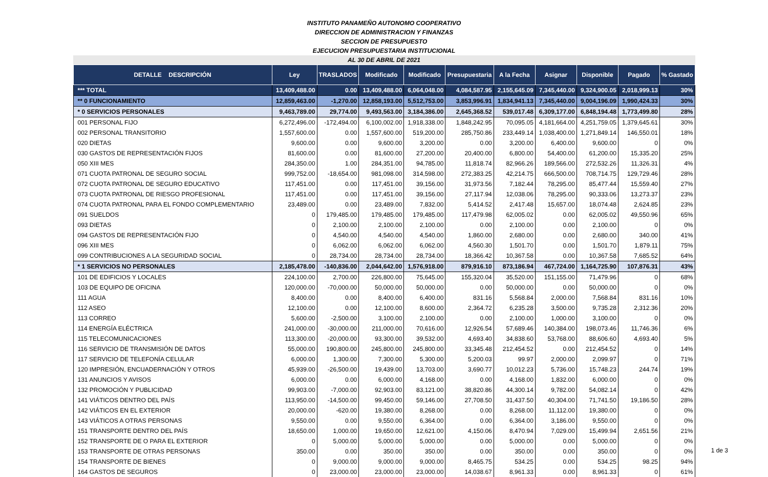INSTITUTO PANAMEÑO AUTONOMO COOPERATIVO
DIRECCION DE ADMINISTRACION Y FINANZAS
SECCION DE PRESUPUESTO
EJECUCION PRESUPUESTARIA INSTITUCIONAL
AL 30 DE ABRIL DE 2021
| DETALLE DESCRIPCIÓN | Ley | TRASLADOS | Modificado | Modificado | Presupuestaria | A la Fecha | Asignar | Disponible | Pagado | % Gastado |
| --- | --- | --- | --- | --- | --- | --- | --- | --- | --- | --- |
| *** TOTAL | 13,409,488.00 | 0.00 | 13,409,488.00 | 6,064,048.00 | 4,084,587.95 | 2,155,645.09 | 7,345,440.00 | 9,324,900.05 | 2,018,999.13 | 30% |
| ** 0 FUNCIONAMIENTO | 12,859,463.00 | -1,270.00 | 12,858,193.00 | 5,512,753.00 | 3,853,996.91 | 1,834,941.13 | 7,345,440.00 | 9,004,196.09 | 1,990,424.33 | 30% |
| * 0 SERVICIOS PERSONALES | 9,463,789.00 | 29,774.00 | 9,493,563.00 | 3,184,386.00 | 2,645,368.52 | 539,017.48 | 6,309,177.00 | 6,848,194.48 | 1,773,499.80 | 28% |
| 001 PERSONAL FIJO | 6,272,496.00 | -172,494.00 | 6,100,002.00 | 1,918,338.00 | 1,848,242.95 | 70,095.05 | 4,181,664.00 | 4,251,759.05 | 1,379,645.61 | 30% |
| 002 PERSONAL TRANSITORIO | 1,557,600.00 | 0.00 | 1,557,600.00 | 519,200.00 | 285,750.86 | 233,449.14 | 1,038,400.00 | 1,271,849.14 | 146,550.01 | 18% |
| 020 DIETAS | 9,600.00 | 0.00 | 9,600.00 | 3,200.00 | 0.00 | 3,200.00 | 6,400.00 | 9,600.00 | 0 | 0% |
| 030 GASTOS DE REPRESENTACIÓN FIJOS | 81,600.00 | 0.00 | 81,600.00 | 27,200.00 | 20,400.00 | 6,800.00 | 54,400.00 | 61,200.00 | 15,335.20 | 25% |
| 050 XIII MES | 284,350.00 | 1.00 | 284,351.00 | 94,785.00 | 11,818.74 | 82,966.26 | 189,566.00 | 272,532.26 | 11,326.31 | 4% |
| 071 CUOTA PATRONAL DE SEGURO SOCIAL | 999,752.00 | -18,654.00 | 981,098.00 | 314,598.00 | 272,383.25 | 42,214.75 | 666,500.00 | 708,714.75 | 129,729.46 | 28% |
| 072 CUOTA PATRONAL DE SEGURO EDUCATIVO | 117,451.00 | 0.00 | 117,451.00 | 39,156.00 | 31,973.56 | 7,182.44 | 78,295.00 | 85,477.44 | 15,559.40 | 27% |
| 073 CUOTA PATRONAL DE RIESGO PROFESIONAL | 117,451.00 | 0.00 | 117,451.00 | 39,156.00 | 27,117.94 | 12,038.06 | 78,295.00 | 90,333.06 | 13,273.37 | 23% |
| 074 CUOTA PATRONAL PARA EL FONDO COMPLEMENTARIO | 23,489.00 | 0.00 | 23,489.00 | 7,832.00 | 5,414.52 | 2,417.48 | 15,657.00 | 18,074.48 | 2,624.85 | 23% |
| 091 SUELDOS | 0 | 179,485.00 | 179,485.00 | 179,485.00 | 117,479.98 | 62,005.02 | 0.00 | 62,005.02 | 49,550.96 | 65% |
| 093 DIETAS | 0 | 2,100.00 | 2,100.00 | 2,100.00 | 0.00 | 2,100.00 | 0.00 | 2,100.00 | 0 | 0% |
| 094 GASTOS DE REPRESENTACIÓN FIJO | 0 | 4,540.00 | 4,540.00 | 4,540.00 | 1,860.00 | 2,680.00 | 0.00 | 2,680.00 | 340.00 | 41% |
| 096 XIII MES | 0 | 6,062.00 | 6,062.00 | 6,062.00 | 4,560.30 | 1,501.70 | 0.00 | 1,501.70 | 1,879.11 | 75% |
| 099 CONTRIBUCIONES A LA SEGURIDAD SOCIAL | 0 | 28,734.00 | 28,734.00 | 28,734.00 | 18,366.42 | 10,367.58 | 0.00 | 10,367.58 | 7,685.52 | 64% |
| * 1 SERVICIOS NO PERSONALES | 2,185,478.00 | -140,836.00 | 2,044,642.00 | 1,576,918.00 | 879,916.10 | 873,186.94 | 467,724.00 | 1,164,725.90 | 107,876.31 | 43% |
| 101 DE EDIFICIOS Y LOCALES | 224,100.00 | 2,700.00 | 226,800.00 | 75,645.00 | 155,320.04 | 35,520.00 | 151,155.00 | 71,479.96 | 0 | 68% |
| 103 DE EQUIPO DE OFICINA | 120,000.00 | -70,000.00 | 50,000.00 | 50,000.00 | 0.00 | 50,000.00 | 0.00 | 50,000.00 | 0 | 0% |
| 111 AGUA | 8,400.00 | 0.00 | 8,400.00 | 6,400.00 | 831.16 | 5,568.84 | 2,000.00 | 7,568.84 | 831.16 | 10% |
| 112 ASEO | 12,100.00 | 0.00 | 12,100.00 | 8,600.00 | 2,364.72 | 6,235.28 | 3,500.00 | 9,735.28 | 2,312.36 | 20% |
| 113 CORREO | 5,600.00 | -2,500.00 | 3,100.00 | 2,100.00 | 0.00 | 2,100.00 | 1,000.00 | 3,100.00 | 0 | 0% |
| 114 ENERGÍA ELÉCTRICA | 241,000.00 | -30,000.00 | 211,000.00 | 70,616.00 | 12,926.54 | 57,689.46 | 140,384.00 | 198,073.46 | 11,746.36 | 6% |
| 115 TELECOMUNICACIONES | 113,300.00 | -20,000.00 | 93,300.00 | 39,532.00 | 4,693.40 | 34,838.60 | 53,768.00 | 88,606.60 | 4,693.40 | 5% |
| 116 SERVICIO DE TRANSMISIÓN DE DATOS | 55,000.00 | 190,800.00 | 245,800.00 | 245,800.00 | 33,345.48 | 212,454.52 | 0.00 | 212,454.52 | 0 | 14% |
| 117 SERVICIO DE TELEFONÍA CELULAR | 6,000.00 | 1,300.00 | 7,300.00 | 5,300.00 | 5,200.03 | 99.97 | 2,000.00 | 2,099.97 | 0 | 71% |
| 120 IMPRESIÓN, ENCUADERNACIÓN Y OTROS | 45,939.00 | -26,500.00 | 19,439.00 | 13,703.00 | 3,690.77 | 10,012.23 | 5,736.00 | 15,748.23 | 244.74 | 19% |
| 131 ANUNCIOS Y AVISOS | 6,000.00 | 0.00 | 6,000.00 | 4,168.00 | 0.00 | 4,168.00 | 1,832.00 | 6,000.00 | 0 | 0% |
| 132 PROMOCIÓN Y PUBLICIDAD | 99,903.00 | -7,000.00 | 92,903.00 | 83,121.00 | 38,820.86 | 44,300.14 | 9,782.00 | 54,082.14 | 0 | 42% |
| 141 VIÁTICOS DENTRO DEL PAÍS | 113,950.00 | -14,500.00 | 99,450.00 | 59,146.00 | 27,708.50 | 31,437.50 | 40,304.00 | 71,741.50 | 19,186.50 | 28% |
| 142 VIÁTICOS EN EL EXTERIOR | 20,000.00 | -620.00 | 19,380.00 | 8,268.00 | 0.00 | 8,268.00 | 11,112.00 | 19,380.00 | 0 | 0% |
| 143 VIÁTICOS A OTRAS PERSONAS | 9,550.00 | 0.00 | 9,550.00 | 6,364.00 | 0.00 | 6,364.00 | 3,186.00 | 9,550.00 | 0 | 0% |
| 151 TRANSPORTE DENTRO DEL PAÍS | 18,650.00 | 1,000.00 | 19,650.00 | 12,621.00 | 4,150.06 | 8,470.94 | 7,029.00 | 15,499.94 | 2,651.56 | 21% |
| 152 TRANSPORTE DE O PARA EL EXTERIOR | 0 | 5,000.00 | 5,000.00 | 5,000.00 | 0.00 | 5,000.00 | 0.00 | 5,000.00 | 0 | 0% |
| 153 TRANSPORTE DE OTRAS PERSONAS | 350.00 | 0.00 | 350.00 | 350.00 | 0.00 | 350.00 | 0.00 | 350.00 | 0 | 0% |
| 154 TRANSPORTE DE BIENES | 0 | 9,000.00 | 9,000.00 | 9,000.00 | 8,465.75 | 534.25 | 0.00 | 534.25 | 98.25 | 94% |
| 164 GASTOS DE SEGUROS | 0 | 23,000.00 | 23,000.00 | 23,000.00 | 14,038.67 | 8,961.33 | 0.00 | 8,961.33 | 0 | 61% |
1 de 3